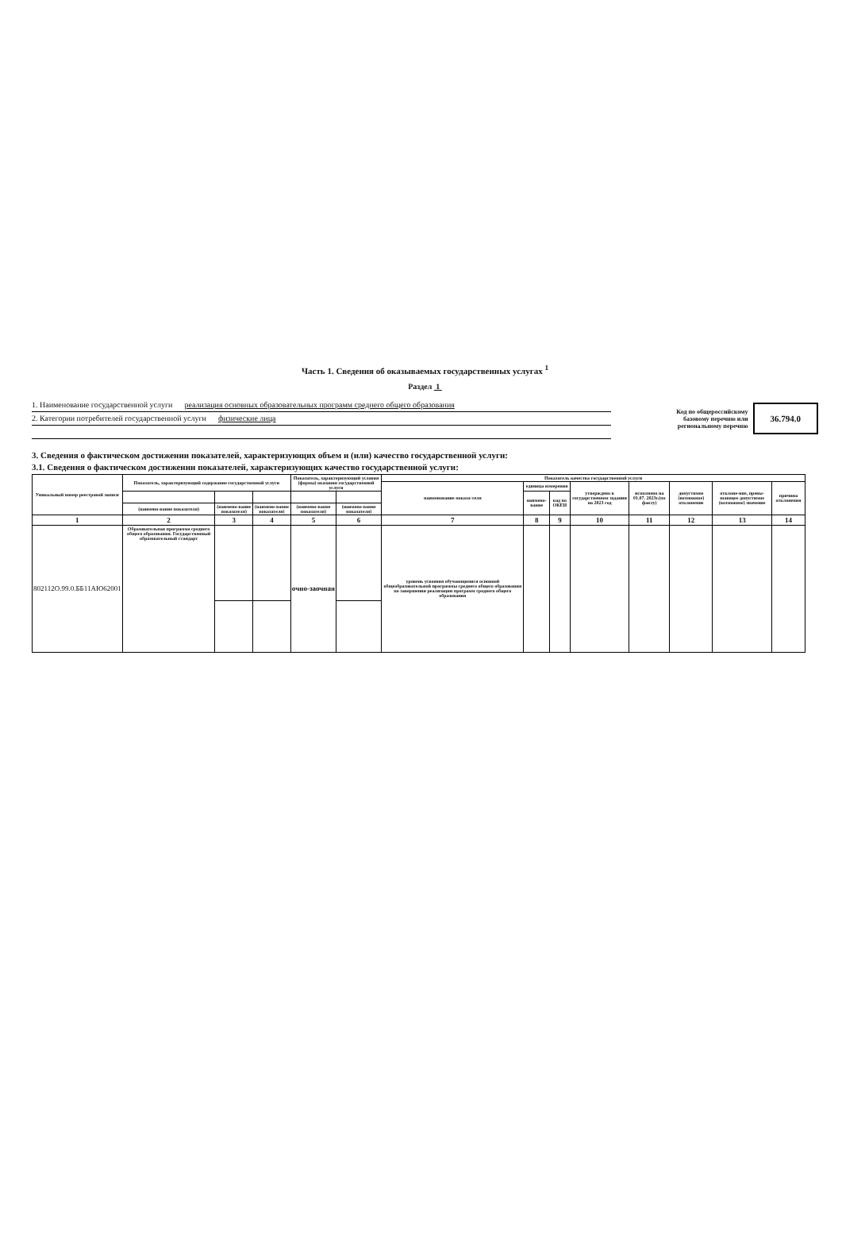Часть 1. Сведения об оказываемых государственных услугах <sup>1</sup>
Раздел 1
1. Наименование государственной услуги реализация основных образовательных программ среднего общего образования
2. Категории потребителей государственной услуги физические лица
Код по общероссийскому
базовому перечню или
региональному перечню
36.794.0
3. Сведения о фактическом достижении показателей, характеризующих объем и (или) качество государственной услуги:
3.1. Сведения о фактическом достижении показателей, характеризующих качество государственной услуги:
| Уникальный номер реестровой записи | Показатель, характеризующий содержание государственной услуги | | | Показатель, характеризующий условия (формы) оказания государственной услуги | | Показатель качества государственной услуги | | | | | | | |
| --- | --- | --- | --- | --- | --- | --- | --- | --- | --- | --- | --- | --- | --- |
| | | | | | | наименование показа-теля | единица измерения | | утверждено в государственном задании на 2023 год | исполнено на 01.07. 2023г.(по факту) | допустимое (возможное) отклонение | отклоне-ние, превы-шающее допустимое (возможное) значение | причина отклонения |
| | | | | | | | наимено-вание | код по ОКЕИ | | | | | |
| | (наимено-вание показателя) | (наимено-вание показателя) | (наимено-вание показателя) | (наимено-вание показателя) | (наимено-вание показателя) | | | | | | | | |
| 1 | 2 | 3 | 4 | 5 | 6 | 7 | 8 | 9 | 10 | 11 | 12 | 13 | 14 |
| 802112О.99.0.ББ11АЮ62001 | Образовательная программа среднего общего образования. Государственный образовательный стандарт | | | очно-заочная | | уровень усвоения обучающимися основной общеобразовательной программы среднего общего образования по завершении реализации программ среднего общего образования | | | | | | | |